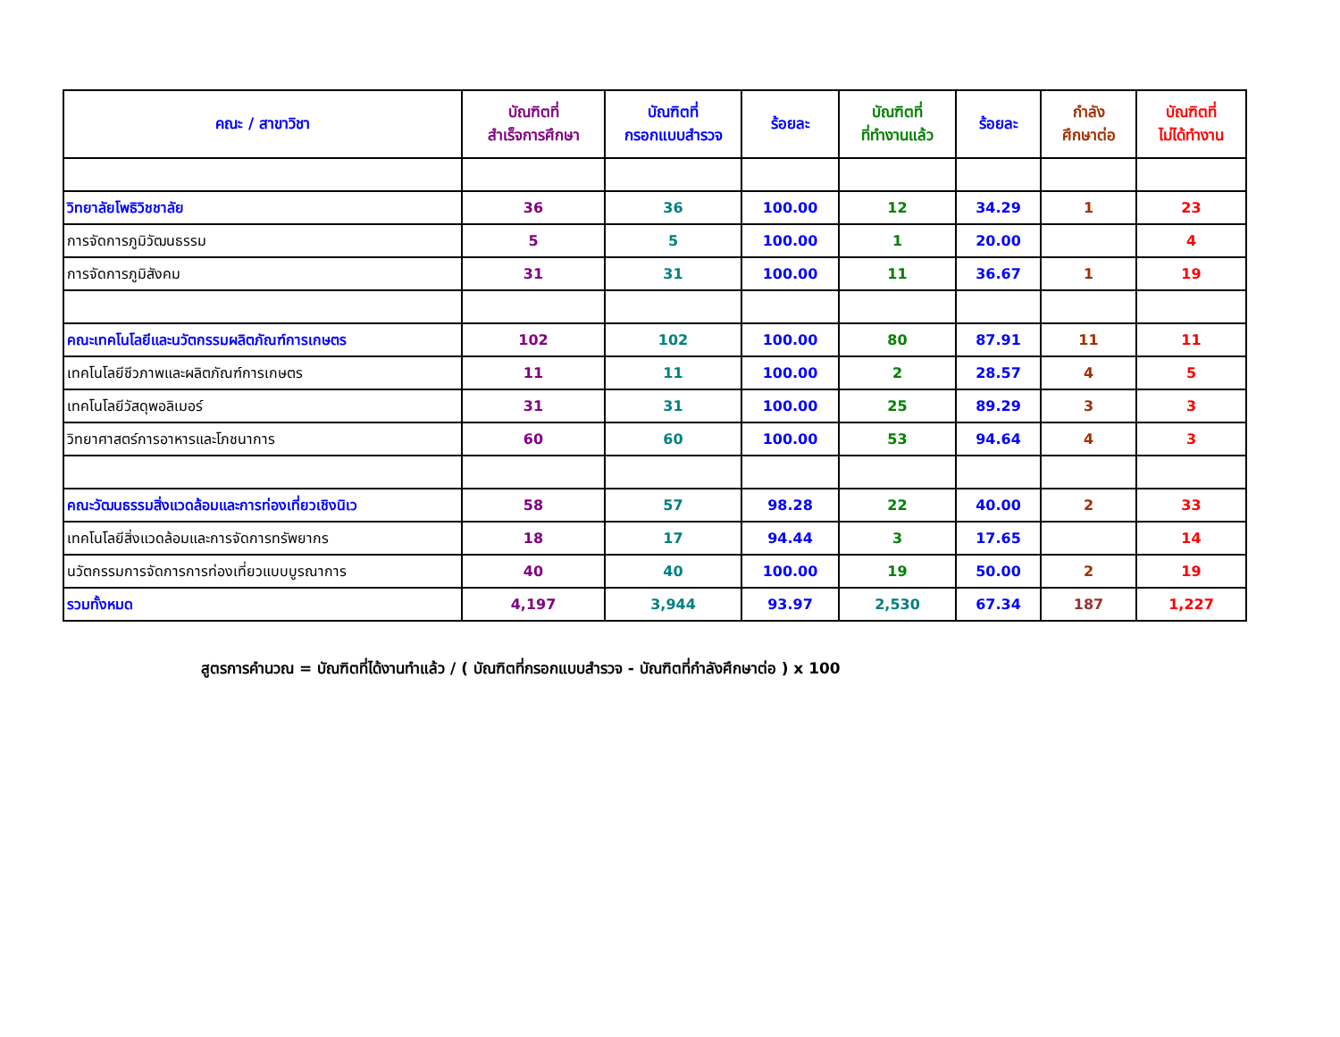| คณะ / สาขาวิชา | บัณฑิตที่ สำเร็จการศึกษา | บัณฑิตที่ กรอกแบบสำรวจ | ร้อยละ | บัณฑิตที่ ที่ทำงานแล้ว | ร้อยละ | กำลัง ศึกษาต่อ | บัณฑิตที่ ไม่ได้ทำงาน |
| --- | --- | --- | --- | --- | --- | --- | --- |
| วิทยาลัยโพธิวิชชาลัย | 36 | 36 | 100.00 | 12 | 34.29 | 1 | 23 |
| การจัดการภูมิวัฒนธรรม | 5 | 5 | 100.00 | 1 | 20.00 | | 4 |
| การจัดการภูมิสังคม | 31 | 31 | 100.00 | 11 | 36.67 | 1 | 19 |
| คณะเทคโนโลยีและนวัตกรรมผลิตภัณฑ์การเกษตร | 102 | 102 | 100.00 | 80 | 87.91 | 11 | 11 |
| เทคโนโลยีชีวภาพและผลิตภัณฑ์การเกษตร | 11 | 11 | 100.00 | 2 | 28.57 | 4 | 5 |
| เทคโนโลยีวัสดุพอลิเมอร์ | 31 | 31 | 100.00 | 25 | 89.29 | 3 | 3 |
| วิทยาศาสตร์การอาหารและโภชนาการ | 60 | 60 | 100.00 | 53 | 94.64 | 4 | 3 |
| คณะวัฒนธรรมสิ่งแวดล้อมและการท่องเที่ยวเชิงนิเว | 58 | 57 | 98.28 | 22 | 40.00 | 2 | 33 |
| เทคโนโลยีสิ่งแวดล้อมและการจัดการทรัพยากร | 18 | 17 | 94.44 | 3 | 17.65 | | 14 |
| นวัตกรรมการจัดการการท่องเที่ยวแบบบูรณาการ | 40 | 40 | 100.00 | 19 | 50.00 | 2 | 19 |
| รวมทั้งหมด | 4,197 | 3,944 | 93.97 | 2,530 | 67.34 | 187 | 1,227 |
สูตรการคำนวณ = บัณฑิตที่ได้งานทำแล้ว / ( บัณฑิตที่กรอกแบบสำรวจ - บัณฑิตที่กำลังศึกษาต่อ ) x 100